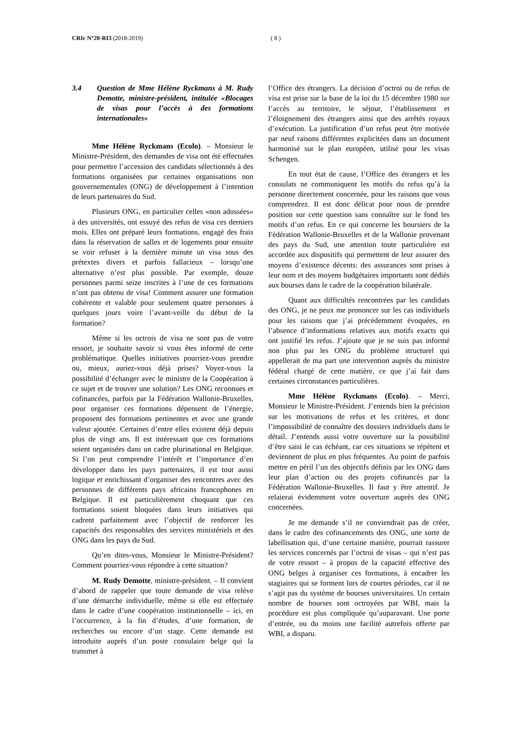CRIc N°20-RI3 (2018-2019) ( 8 )
3.4 Question de Mme Hélène Ryckmans à M. Rudy Demotte, ministre-président, intitulée «Blocages de visas pour l’accès à des formations internationales»
Mme Hélène Ryckmans (Ecolo). – Monsieur le Ministre-Président, des demandes de visa ont été effectuées pour permettre l’accession des candidats sélectionnés à des formations organisées par certaines organisations non gouvernementales (ONG) de développement à l’intention de leurs partenaires du Sud.
Plusieurs ONG, en particulier celles «non adossées» à des universités, ont essuyé des refus de visa ces derniers mois. Elles ont préparé leurs formations, engagé des frais dans la réservation de salles et de logements pour ensuite se voir refuser à la dernière minute un visa sous des prétextes divers et parfois fallacieux – lorsqu’une alternative n’est plus possible. Par exemple, douze personnes parmi seize inscrites à l’une de ces formations n’ont pas obtenu de visa! Comment assurer une formation cohérente et valable pour seulement quatre personnes à quelques jours voire l’avant-veille du début de la formation?
Même si les octrois de visa ne sont pas de votre ressort, je souhaite savoir si vous êtes informé de cette problématique. Quelles initiatives pourriez-vous prendre ou, mieux, auriez-vous déjà prises? Voyez-vous la possibilité d’échanger avec le ministre de la Coopération à ce sujet et de trouver une solution? Les ONG reconnues et cofinancées, parfois par la Fédération Wallonie-Bruxelles, pour organiser ces formations dépensent de l’énergie, proposent des formations pertinentes et avec une grande valeur ajoutée. Certaines d’entre elles existent déjà depuis plus de vingt ans. Il est intéressant que ces formations soient organisées dans un cadre plurinational en Belgique. Si l’on peut comprendre l’intérêt et l’importance d’en développer dans les pays partenaires, il est tout aussi logique et enrichissant d’organiser des rencontres avec des personnes de différents pays africains francophones en Belgique. Il est particulièrement choquant que ces formations soient bloquées dans leurs initiatives qui cadrent parfaitement avec l’objectif de renforcer les capacités des responsables des services ministériels et des ONG dans les pays du Sud.
Qu’en dites-vous, Monsieur le Ministre-Président? Comment pourriez-vous répondre à cette situation?
M. Rudy Demotte, ministre-président. – Il convient d’abord de rappeler que toute demande de visa relève d’une démarche individuelle, même si elle est effectuée dans le cadre d’une coopération institutionnelle – ici, en l’occurrence, à la fin d’études, d’une formation, de recherches ou encore d’un stage. Cette demande est introduite auprès d’un poste consulaire belge qui la transmet à
l’Office des étrangers. La décision d’octroi ou de refus de visa est prise sur la base de la loi du 15 décembre 1980 sur l’accès au territoire, le séjour, l’établissement et l’éloignement des étrangers ainsi que des arrêtés royaux d’exécution. La justification d’un refus peut être motivée par neuf raisons différentes explicitées dans un document harmonisé sur le plan européen, utilisé pour les visas Schengen.
En tout état de cause, l’Office des étrangers et les consulats ne communiquent les motifs du refus qu’à la personne directement concernée, pour les raisons que vous comprendrez. Il est donc délicat pour nous de prendre position sur cette question sans connaître sur le fond les motifs d’un refus. En ce qui concerne les boursiers de la Fédération Wallonie-Bruxelles et de la Wallonie provenant des pays du Sud, une attention toute particulière est accordée aux dispositifs qui permettent de leur assurer des moyens d’existence décents: des assurances sont prises à leur nom et des moyens budgétaires importants sont dédiés aux bourses dans le cadre de la coopération bilatérale.
Quant aux difficultés rencontrées par les candidats des ONG, je ne peux me prononcer sur les cas individuels pour les raisons que j’ai précédemment évoquées, en l’absence d’informations relatives aux motifs exacts qui ont justifié les refus. J’ajoute que je ne suis pas informé non plus par les ONG du problème structurel qui appellerait de ma part une intervention auprès du ministre fédéral chargé de cette matière, ce que j’ai fait dans certaines circonstances particulières.
Mme Hélène Ryckmans (Ecolo). – Merci, Monsieur le Ministre-Président. J’entends bien la précision sur les motivations de refus et les critères, et donc l’impossibilité de connaître des dossiers individuels dans le détail. J’entends aussi votre ouverture sur la possibilité d’être saisi le cas échéant, car ces situations se répètent et deviennent de plus en plus fréquentes. Au point de parfois mettre en péril l’un des objectifs définis par les ONG dans leur plan d’action ou des projets cofinancés par la Fédération Wallonie-Bruxelles. Il faut y être attentif. Je relaierai évidemment votre ouverture auprès des ONG concernées.
Je me demande s’il ne conviendrait pas de créer, dans le cadre des cofinancements des ONG, une sorte de labellisation qui, d’une certaine manière, pourrait rassurer les services concernés par l’octroi de visas – qui n’est pas de votre ressort – à propos de la capacité effective des ONG belges à organiser ces formations, à encadrer les stagiaires qui se forment lors de courtes périodes, car il ne s’agit pas du système de bourses universitaires. Un certain nombre de bourses sont octroyées par WBI, mais la procédure est plus compliquée qu’auparavant. Une porte d’entrée, ou du moins une facilité autrefois offerte par WBI, a disparu.